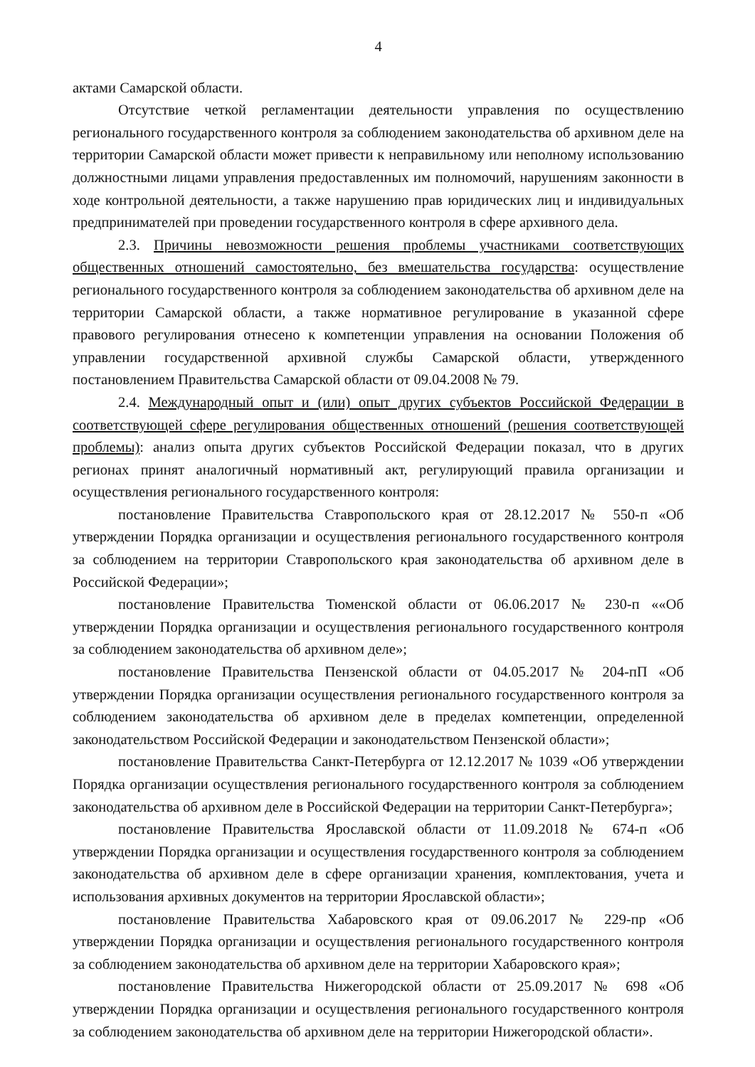4
актами Самарской области.
Отсутствие четкой регламентации деятельности управления по осуществлению регионального государственного контроля за соблюдением законодательства об архивном деле на территории Самарской области может привести к неправильному или неполному использованию должностными лицами управления предоставленных им полномочий, нарушениям законности в ходе контрольной деятельности, а также нарушению прав юридических лиц и индивидуальных предпринимателей при проведении государственного контроля в сфере архивного дела.
2.3. Причины невозможности решения проблемы участниками соответствующих общественных отношений самостоятельно, без вмешательства государства: осуществление регионального государственного контроля за соблюдением законодательства об архивном деле на территории Самарской области, а также нормативное регулирование в указанной сфере правового регулирования отнесено к компетенции управления на основании Положения об управлении государственной архивной службы Самарской области, утвержденного постановлением Правительства Самарской области от 09.04.2008 № 79.
2.4. Международный опыт и (или) опыт других субъектов Российской Федерации в соответствующей сфере регулирования общественных отношений (решения соответствующей проблемы): анализ опыта других субъектов Российской Федерации показал, что в других регионах принят аналогичный нормативный акт, регулирующий правила организации и осуществления регионального государственного контроля:
постановление Правительства Ставропольского края от 28.12.2017 № 550-п «Об утверждении Порядка организации и осуществления регионального государственного контроля за соблюдением на территории Ставропольского края законодательства об архивном деле в Российской Федерации»;
постановление Правительства Тюменской области от 06.06.2017 № 230-п ««Об утверждении Порядка организации и осуществления регионального государственного контроля за соблюдением законодательства об архивном деле»;
постановление Правительства Пензенской области от 04.05.2017 № 204-пП «Об утверждении Порядка организации осуществления регионального государственного контроля за соблюдением законодательства об архивном деле в пределах компетенции, определенной законодательством Российской Федерации и законодательством Пензенской области»;
постановление Правительства Санкт-Петербурга от 12.12.2017 № 1039 «Об утверждении Порядка организации осуществления регионального государственного контроля за соблюдением законодательства об архивном деле в Российской Федерации на территории Санкт-Петербурга»;
постановление Правительства Ярославской области от 11.09.2018 № 674-п «Об утверждении Порядка организации и осуществления государственного контроля за соблюдением законодательства об архивном деле в сфере организации хранения, комплектования, учета и использования архивных документов на территории Ярославской области»;
постановление Правительства Хабаровского края от 09.06.2017 № 229-пр «Об утверждении Порядка организации и осуществления регионального государственного контроля за соблюдением законодательства об архивном деле на территории Хабаровского края»;
постановление Правительства Нижегородской области от 25.09.2017 № 698 «Об утверждении Порядка организации и осуществления регионального государственного контроля за соблюдением законодательства об архивном деле на территории Нижегородской области».